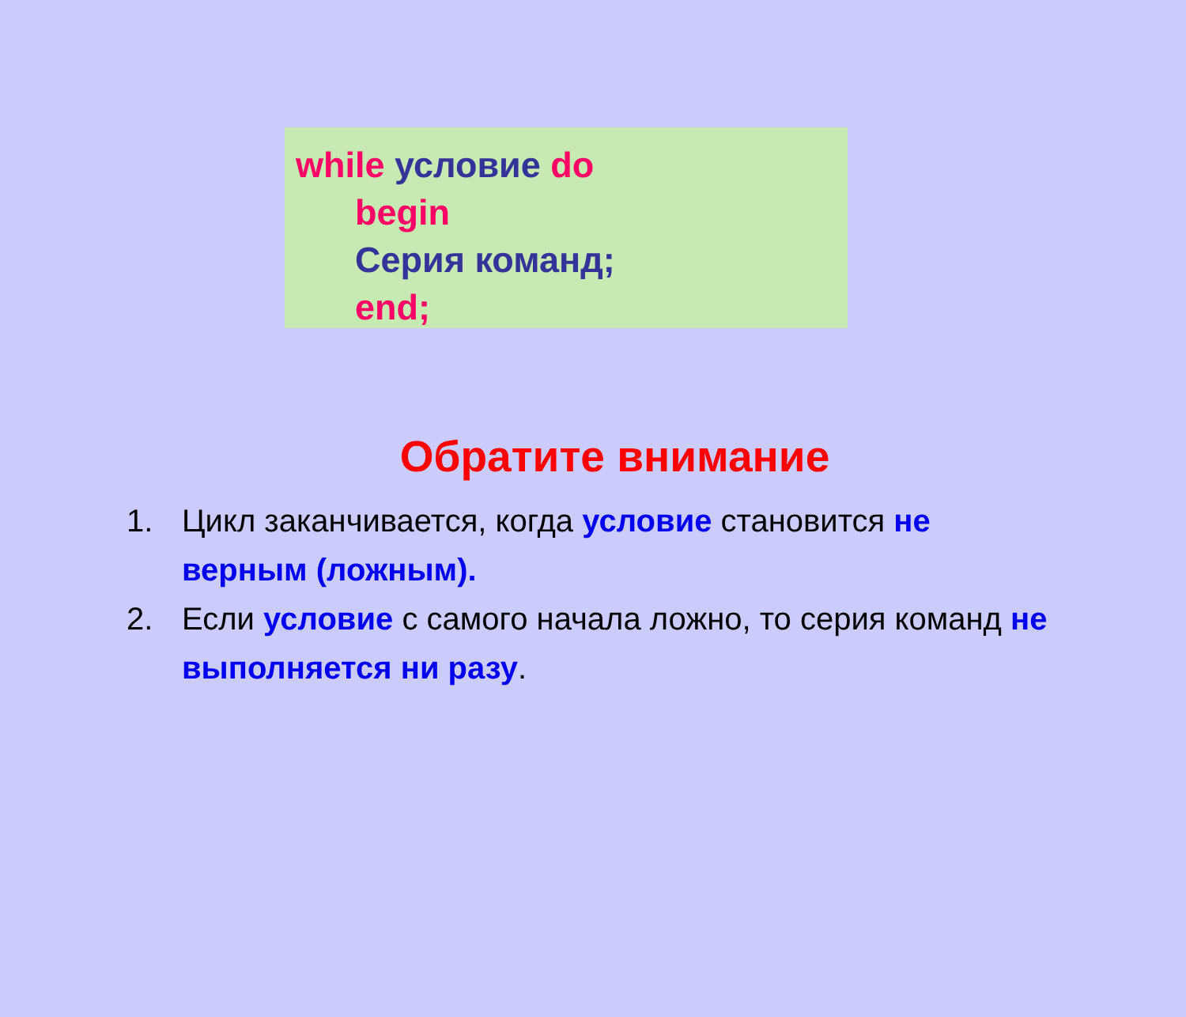while условие do
begin
Серия команд;
end;
Обратите внимание
1. Цикл заканчивается, когда условие становится не верным (ложным).
2. Если условие с самого начала ложно, то серия команд не выполняется ни разу.